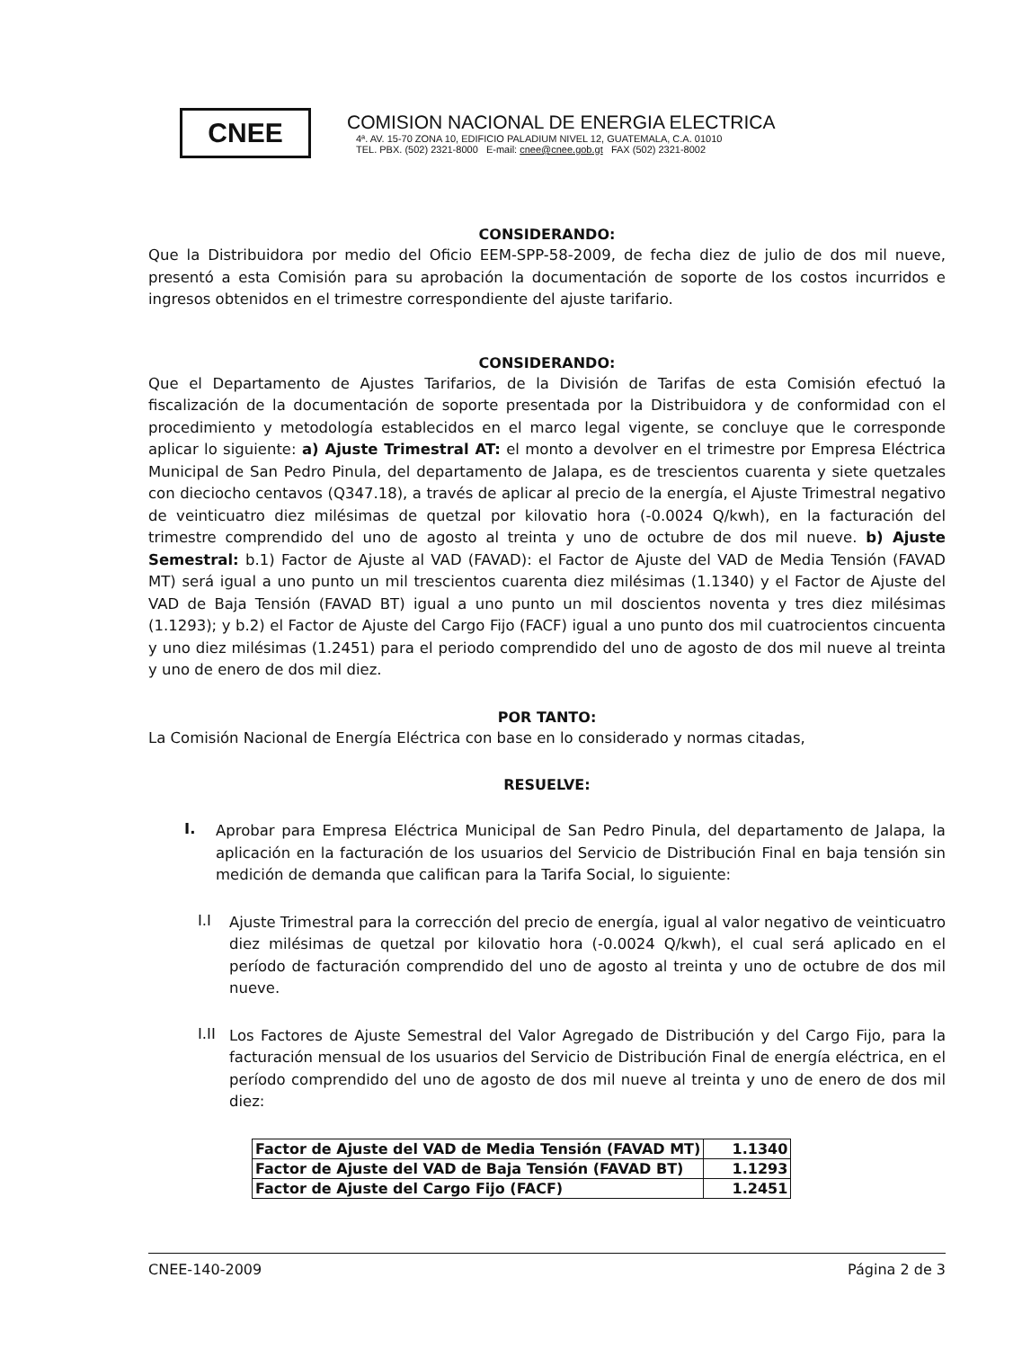CNEE
COMISION NACIONAL DE ENERGIA ELECTRICA
4ª. AV. 15-70 ZONA 10, EDIFICIO PALADIUM NIVEL 12, GUATEMALA, C.A. 01010
TEL. PBX. (502) 2321-8000 E-mail: cnee@cnee.gob.gt FAX (502) 2321-8002
CONSIDERANDO:
Que la Distribuidora por medio del Oficio EEM-SPP-58-2009, de fecha diez de julio de dos mil nueve, presentó a esta Comisión para su aprobación la documentación de soporte de los costos incurridos e ingresos obtenidos en el trimestre correspondiente del ajuste tarifario.
CONSIDERANDO:
Que el Departamento de Ajustes Tarifarios, de la División de Tarifas de esta Comisión efectuó la fiscalización de la documentación de soporte presentada por la Distribuidora y de conformidad con el procedimiento y metodología establecidos en el marco legal vigente, se concluye que le corresponde aplicar lo siguiente: a) Ajuste Trimestral AT: el monto a devolver en el trimestre por Empresa Eléctrica Municipal de San Pedro Pinula, del departamento de Jalapa, es de trescientos cuarenta y siete quetzales con dieciocho centavos (Q347.18), a través de aplicar al precio de la energía, el Ajuste Trimestral negativo de veinticuatro diez milésimas de quetzal por kilovatio hora (-0.0024 Q/kwh), en la facturación del trimestre comprendido del uno de agosto al treinta y uno de octubre de dos mil nueve. b) Ajuste Semestral: b.1) Factor de Ajuste al VAD (FAVAD): el Factor de Ajuste del VAD de Media Tensión (FAVAD MT) será igual a uno punto un mil trescientos cuarenta diez milésimas (1.1340) y el Factor de Ajuste del VAD de Baja Tensión (FAVAD BT) igual a uno punto un mil doscientos noventa y tres diez milésimas (1.1293); y b.2) el Factor de Ajuste del Cargo Fijo (FACF) igual a uno punto dos mil cuatrocientos cincuenta y uno diez milésimas (1.2451) para el periodo comprendido del uno de agosto de dos mil nueve al treinta y uno de enero de dos mil diez.
POR TANTO:
La Comisión Nacional de Energía Eléctrica con base en lo considerado y normas citadas,
RESUELVE:
I.
Aprobar para Empresa Eléctrica Municipal de San Pedro Pinula, del departamento de Jalapa, la aplicación en la facturación de los usuarios del Servicio de Distribución Final en baja tensión sin medición de demanda que califican para la Tarifa Social, lo siguiente:
I.I
Ajuste Trimestral para la corrección del precio de energía, igual al valor negativo de veinticuatro diez milésimas de quetzal por kilovatio hora (-0.0024 Q/kwh), el cual será aplicado en el período de facturación comprendido del uno de agosto al treinta y uno de octubre de dos mil nueve.
I.II
Los Factores de Ajuste Semestral del Valor Agregado de Distribución y del Cargo Fijo, para la facturación mensual de los usuarios del Servicio de Distribución Final de energía eléctrica, en el período comprendido del uno de agosto de dos mil nueve al treinta y uno de enero de dos mil diez:
| Factor de Ajuste del VAD de Media Tensión (FAVAD MT) | 1.1340 |
| Factor de Ajuste del VAD de Baja Tensión (FAVAD BT) | 1.1293 |
| Factor de Ajuste del Cargo Fijo (FACF) | 1.2451 |
CNEE-140-2009 Página 2 de 3